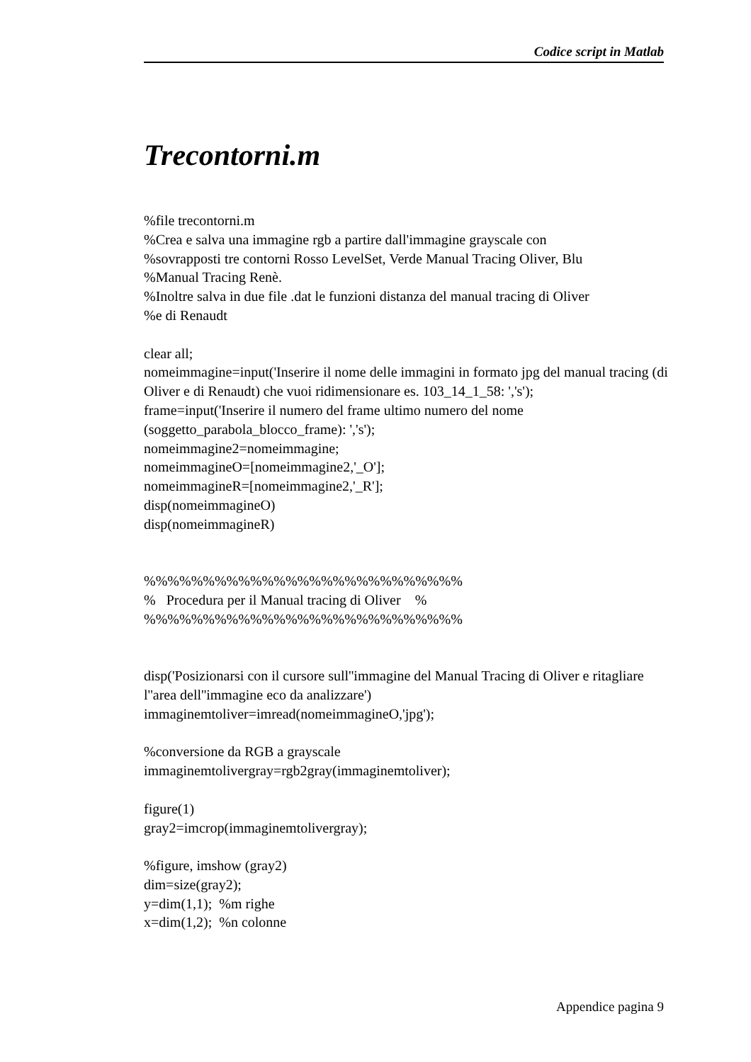Codice script in Matlab
Trecontorni.m
%file trecontorni.m %Crea e salva una immagine rgb a partire dall'immagine grayscale con %sovrapposti tre contorni Rosso LevelSet, Verde Manual Tracing Oliver, Blu %Manual Tracing Renè. %Inoltre salva in due file .dat le funzioni distanza del manual tracing di Oliver %e di Renaudt clear all; nomeimmagine=input('Inserire il nome delle immagini in formato jpg del manual tracing (di Oliver e di Renaudt) che vuoi ridimensionare es. 103_14_1_58: ','s'); frame=input('Inserire il numero del frame ultimo numero del nome (soggetto_parabola_blocco_frame): ','s'); nomeimmagine2=nomeimmagine; nomeimmagineO=[nomeimmagine2,'_O']; nomeimmagineR=[nomeimmagine2,'_R']; disp(nomeimmagineO) disp(nomeimmagineR) %%%%%%%%%%%%%%%%%%%%%%%%%%% % Procedura per il Manual tracing di Oliver % %%%%%%%%%%%%%%%%%%%%%%%%%%% disp('Posizionarsi con il cursore sull''immagine del Manual Tracing di Oliver e ritagliare l''area dell''immagine eco da analizzare') immaginemtoliver=imread(nomeimmagineO,'jpg'); %conversione da RGB a grayscale immaginemtolivergray=rgb2gray(immaginemtoliver); figure(1) gray2=imcrop(immaginemtolivergray); %figure, imshow (gray2) dim=size(gray2); y=dim(1,1); %m righe x=dim(1,2); %n colonne
Appendice pagina 9